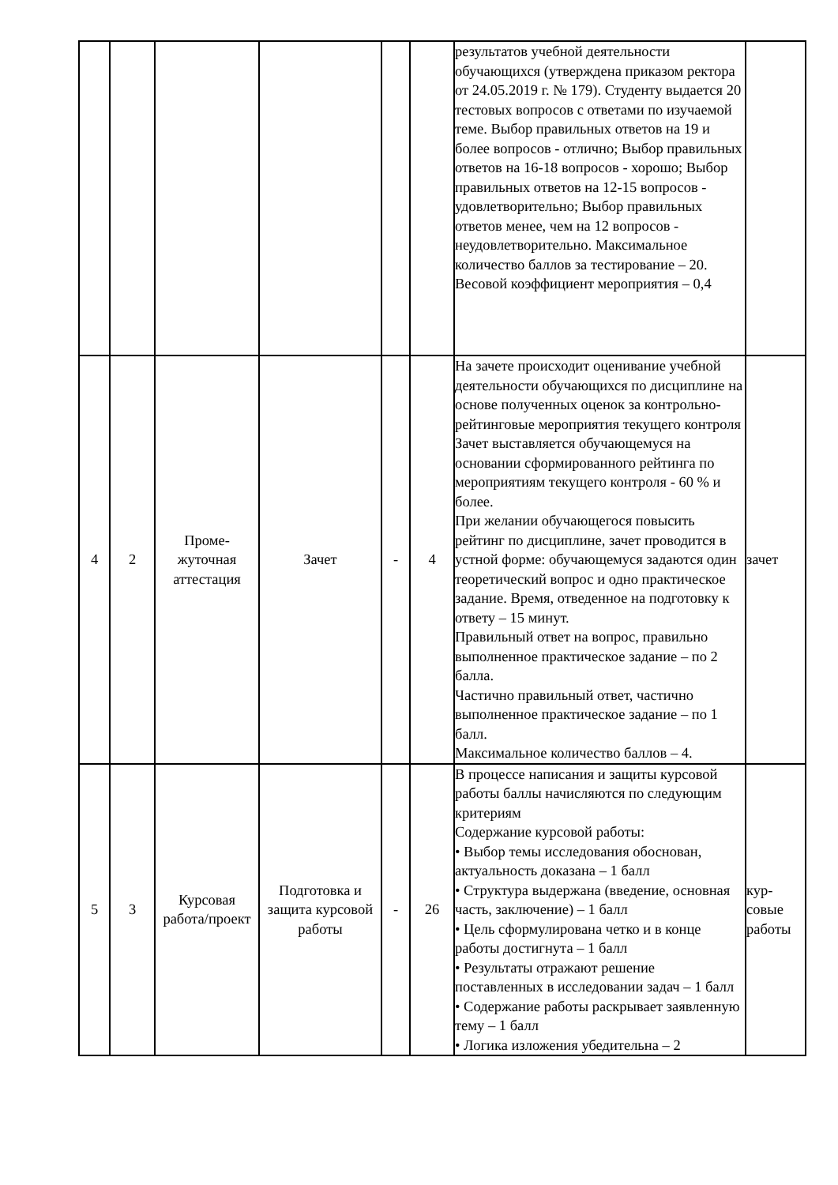| | | | | | | результатов учебной деятельности обучающихся (утверждена приказом ректора от 24.05.2019 г. № 179). Студенту выдается 20 тестовых вопросов с ответами по изучаемой теме. Выбор правильных ответов на 19 и более вопросов - отлично; Выбор правильных ответов на 16-18 вопросов - хорошо; Выбор правильных ответов на 12-15 вопросов - удовлетворительно; Выбор правильных ответов менее, чем на 12 вопросов - неудовлетворительно. Максимальное количество баллов за тестирование – 20. Весовой коэффициент мероприятия – 0,4 | |
| 4 | 2 | Проме- жуточная аттестация | Зачет | - | 4 | На зачете происходит оценивание учебной деятельности обучающихся по дисциплине на основе полученных оценок за контрольно-рейтинговые мероприятия текущего контроля Зачет выставляется обучающемуся на основании сформированного рейтинга по мероприятиям текущего контроля - 60 % и более. При желании обучающегося повысить рейтинг по дисциплине, зачет проводится в устной форме: обучающемуся задаются один теоретический вопрос и одно практическое задание. Время, отведенное на подготовку к ответу – 15 минут. Правильный ответ на вопрос, правильно выполненное практическое задание – по 2 балла. Частично правильный ответ, частично выполненное практическое задание – по 1 балл. Максимальное количество баллов – 4. | зачет |
| 5 | 3 | Курсовая работа/проект | Подготовка и защита курсовой работы | - | 26 | В процессе написания и защиты курсовой работы баллы начисляются по следующим критериям Содержание курсовой работы: • Выбор темы исследования обоснован, актуальность доказана – 1 балл • Структура выдержана (введение, основная часть, заключение) – 1 балл • Цель сформулирована четко и в конце работы достигнута – 1 балл • Результаты отражают решение поставленных в исследовании задач – 1 балл • Содержание работы раскрывает заявленную тему – 1 балл • Логика изложения убедительна – 2 | кур- совые работы |